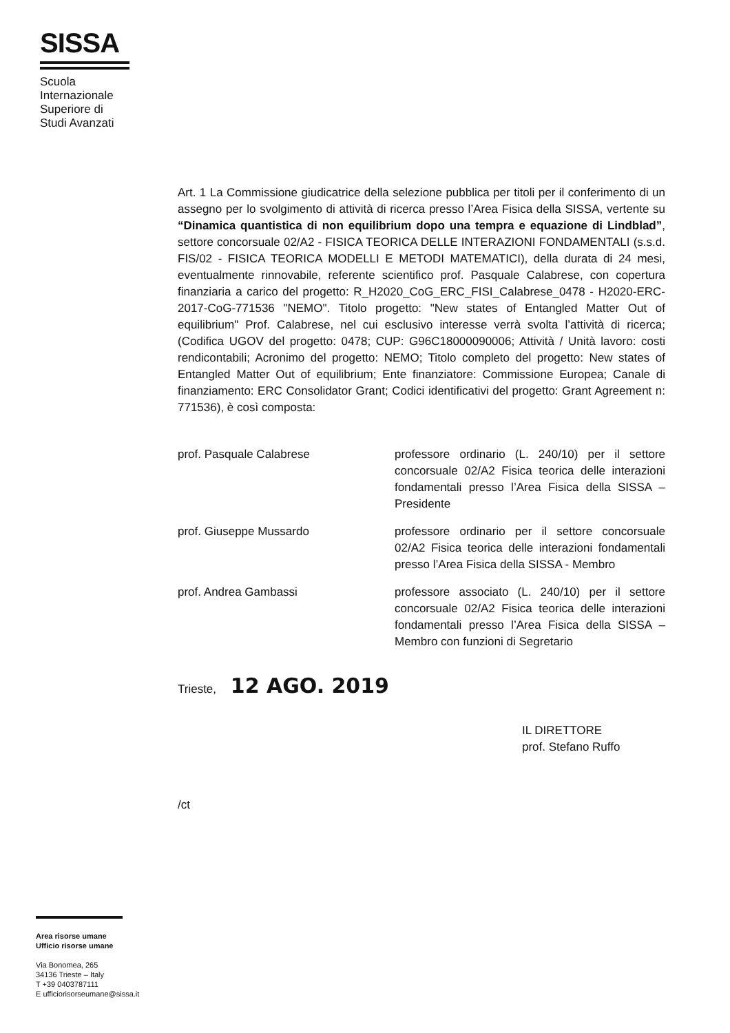SISSA
Scuola Internazionale Superiore di Studi Avanzati
Art. 1 La Commissione giudicatrice della selezione pubblica per titoli per il conferimento di un assegno per lo svolgimento di attività di ricerca presso l’Area Fisica della SISSA, vertente su “Dinamica quantistica di non equilibrium dopo una tempra e equazione di Lindblad”, settore concorsuale 02/A2 - FISICA TEORICA DELLE INTERAZIONI FONDAMENTALI (s.s.d. FIS/02 - FISICA TEORICA MODELLI E METODI MATEMATICI), della durata di 24 mesi, eventualmente rinnovabile, referente scientifico prof. Pasquale Calabrese, con copertura finanziaria a carico del progetto: R_H2020_CoG_ERC_FISI_Calabrese_0478 - H2020-ERC-2017-CoG-771536 "NEMO". Titolo progetto: "New states of Entangled Matter Out of equilibrium" Prof. Calabrese, nel cui esclusivo interesse verrà svolta l’attività di ricerca; (Codifica UGOV del progetto: 0478; CUP: G96C18000090006; Attività / Unità lavoro: costi rendicontabili; Acronimo del progetto: NEMO; Titolo completo del progetto: New states of Entangled Matter Out of equilibrium; Ente finanziatore: Commissione Europea; Canale di finanziamento: ERC Consolidator Grant; Codici identificativi del progetto: Grant Agreement n: 771536), è così composta:
prof. Pasquale Calabrese professore ordinario (L. 240/10) per il settore concorsuale 02/A2 Fisica teorica delle interazioni fondamentali presso l’Area Fisica della SISSA – Presidente
prof. Giuseppe Mussardo professore ordinario per il settore concorsuale 02/A2 Fisica teorica delle interazioni fondamentali presso l’Area Fisica della SISSA - Membro
prof. Andrea Gambassi professore associato (L. 240/10) per il settore concorsuale 02/A2 Fisica teorica delle interazioni fondamentali presso l’Area Fisica della SISSA – Membro con funzioni di Segretario
Trieste, 12 AGO. 2019
IL DIRETTORE
prof. Stefano Ruffo
/ct
Area risorse umane
Ufficio risorse umane
Via Bonomea, 265
34136 Trieste – Italy
T +39 0403787111
E ufficiorisorseumane@sissa.it